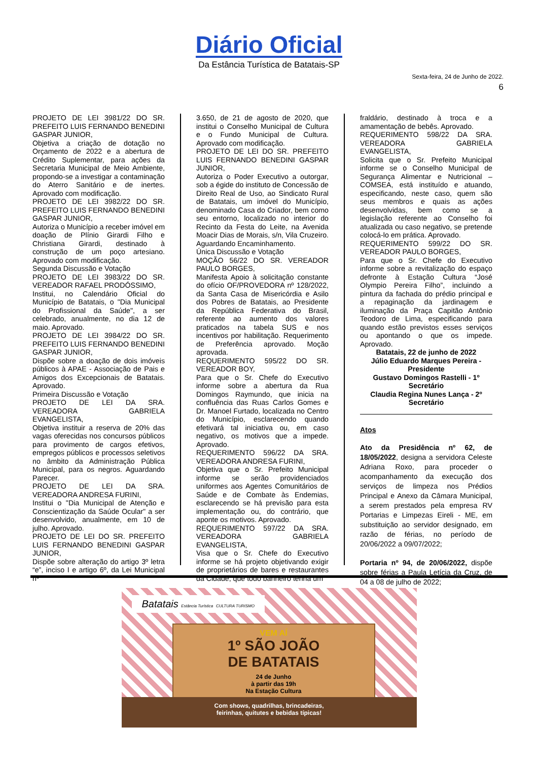Diário Oficial
Da Estância Turística de Batatais-SP
Sexta-feira, 24 de Junho de 2022.
6
PROJETO DE LEI 3981/22 DO SR. PREFEITO LUIS FERNANDO BENEDINI GASPAR JUNIOR,
Objetiva a criação de dotação no Orçamento de 2022 e a abertura de Crédito Suplementar, para ações da Secretaria Municipal de Meio Ambiente, propondo-se a investigar a contaminação do Aterro Sanitário e de inertes. Aprovado com modificação.
PROJETO DE LEI 3982/22 DO SR. PREFEITO LUIS FERNANDO BENEDINI GASPAR JUNIOR,
Autoriza o Município a receber imóvel em doação de Plínio Girardi Filho e Christiana Girardi, destinado à construção de um poço artesiano. Aprovado com modificação.
Segunda Discussão e Votação
PROJETO DE LEI 3983/22 DO SR. VEREADOR RAFAEL PRODÓSSIMO,
Institui, no Calendário Oficial do Município de Batatais, o "Dia Municipal do Profissional da Saúde", a ser celebrado, anualmente, no dia 12 de maio. Aprovado.
PROJETO DE LEI 3984/22 DO SR. PREFEITO LUIS FERNANDO BENEDINI GASPAR JUNIOR,
Dispõe sobre a doação de dois imóveis públicos à APAE - Associação de Pais e Amigos dos Excepcionais de Batatais. Aprovado.
Primeira Discussão e Votação
PROJETO DE LEI DA SRA. VEREADORA GABRIELA EVANGELISTA,
Objetiva instituir a reserva de 20% das vagas oferecidas nos concursos públicos para provimento de cargos efetivos, empregos públicos e processos seletivos no âmbito da Administração Pública Municipal, para os negros. Aguardando Parecer.
PROJETO DE LEI DA SRA. VEREADORA ANDRESA FURINI,
Institui o "Dia Municipal de Atenção e Conscientização da Saúde Ocular" a ser desenvolvido, anualmente, em 10 de julho. Aprovado.
PROJETO DE LEI DO SR. PREFEITO LUIS FERNANDO BENEDINI GASPAR JUNIOR,
Dispõe sobre alteração do artigo 3º letra “e”, inciso I e artigo 6º, da Lei Municipal nº
3.650, de 21 de agosto de 2020, que institui o Conselho Municipal de Cultura e o Fundo Municipal de Cultura. Aprovado com modificação.
PROJETO DE LEI DO SR. PREFEITO LUIS FERNANDO BENEDINI GASPAR JUNIOR,
Autoriza o Poder Executivo a outorgar, sob a égide do instituto de Concessão de Direito Real de Uso, ao Sindicato Rural de Batatais, um imóvel do Município, denominado Casa do Criador, bem como seu entorno, localizado no interior do Recinto da Festa do Leite, na Avenida Moacir Dias de Morais, s/n, Vila Cruzeiro. Aguardando Encaminhamento.
Única Discussão e Votação
MOÇÃO 56/22 DO SR. VEREADOR PAULO BORGES,
Manifesta Apoio à solicitação constante do ofício OF/PROVEDORA nº 128/2022, da Santa Casa de Misericórdia e Asilo dos Pobres de Batatais, ao Presidente da República Federativa do Brasil, referente ao aumento dos valores praticados na tabela SUS e nos incentivos por habilitação. Requerimento de Preferência aprovado. Moção aprovada.
REQUERIMENTO 595/22 DO SR. VEREADOR BOY,
Para que o Sr. Chefe do Executivo informe sobre a abertura da Rua Domingos Raymundo, que inicia na confluência das Ruas Carlos Gomes e Dr. Manoel Furtado, localizada no Centro do Município, esclarecendo quando efetivará tal iniciativa ou, em caso negativo, os motivos que a impede. Aprovado.
REQUERIMENTO 596/22 DA SRA. VEREADORA ANDRESA FURINI,
Objetiva que o Sr. Prefeito Municipal informe se serão providenciados uniformes aos Agentes Comunitários de Saúde e de Combate às Endemias, esclarecendo se há previsão para esta implementação ou, do contrário, que aponte os motivos. Aprovado.
REQUERIMENTO 597/22 DA SRA. VEREADORA GABRIELA EVANGELISTA,
Visa que o Sr. Chefe do Executivo informe se há projeto objetivando exigir de proprietários de bares e restaurantes da Cidade, que todo banheiro tenha um
fraldário, destinado à troca e a amamentação de bebês. Aprovado.
REQUERIMENTO 598/22 DA SRA. VEREADORA GABRIELA EVANGELISTA,
Solicita que o Sr. Prefeito Municipal informe se o Conselho Municipal de Segurança Alimentar e Nutricional – COMSEA, está instituído e atuando, especificando, neste caso, quem são seus membros e quais as ações desenvolvidas, bem como se a legislação referente ao Conselho foi atualizada ou caso negativo, se pretende colocá-lo em prática. Aprovado.
REQUERIMENTO 599/22 DO SR. VEREADOR PAULO BORGES,
Para que o Sr. Chefe do Executivo informe sobre a revitalização do espaço defronte à Estação Cultura “José Olympio Pereira Filho”, incluindo a pintura da fachada do prédio principal e a repaginação da jardinagem e iluminação da Praça Capitão Antônio Teodoro de Lima, especificando para quando estão previstos esses serviços ou apontando o que os impede. Aprovado.
Batatais, 22 de junho de 2022
Júlio Eduardo Marques Pereira - Presidente
Gustavo Domingos Rastelli - 1º Secretário
Claudia Regina Nunes Lança - 2º Secretário
Atos
Ato da Presidência nº 62, de 18/05/2022, designa a servidora Celeste Adriana Roxo, para proceder o acompanhamento da execução dos serviços de limpeza nos Prédios Principal e Anexo da Câmara Municipal, a serem prestados pela empresa RV Portarias e Limpezas Eireli - ME, em substituição ao servidor designado, em razão de férias, no período de 20/06/2022 a 09/07/2022;
Portaria nº 94, de 20/06/2022, dispõe sobre férias a Paula Letícia da Cruz, de 04 a 08 de julho de 2022;
Batatais Estância Turística CULTURA TURISMO
VEM AÍ
1º SÃO JOÃO
DE BATATAIS
24 de Junho
à partir das 19h
Na Estação Cultura
Com shows, quadrilhas, brincadeiras,
feirinhas, quitutes e bebidas típicas!